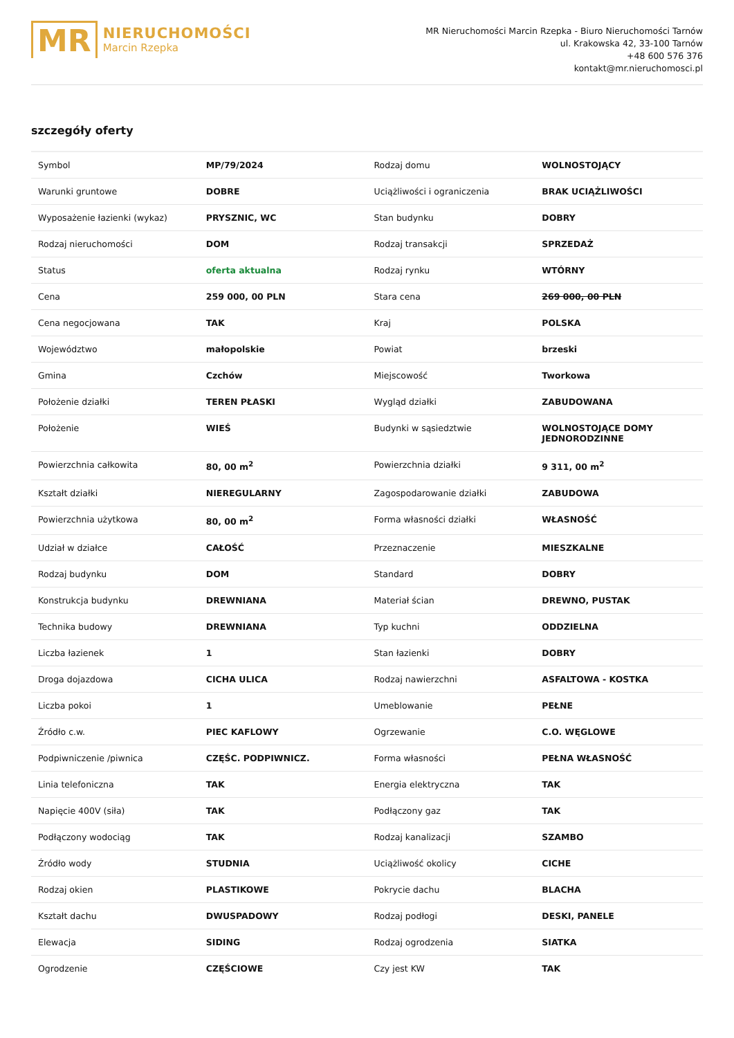MR
NIERUCHOMOŚCI
Marcin Rzepka
MR Nieruchomości Marcin Rzepka - Biuro Nieruchomości Tarnów
ul. Krakowska 42, 33-100 Tarnów
+48 600 576 376
kontakt@mr.nieruchomosci.pl
szczegóły oferty
| Symbol | MP/79/2024 | Rodzaj domu | WOLNOSTOJĄCY |
| Warunki gruntowe | DOBRE | Uciążliwości i ograniczenia | BRAK UCIĄŻLIWOŚCI |
| Wyposażenie łazienki (wykaz) | PRYSZNIC, WC | Stan budynku | DOBRY |
| Rodzaj nieruchomości | DOM | Rodzaj transakcji | SPRZEDAŻ |
| Status | oferta aktualna | Rodzaj rynku | WTÓRNY |
| Cena | 259 000, 00 PLN | Stara cena | 269 000, 00 PLN |
| Cena negocjowana | TAK | Kraj | POLSKA |
| Województwo | małopolskie | Powiat | brzeski |
| Gmina | Czchów | Miejscowość | Tworkowa |
| Położenie działki | TEREN PŁASKI | Wygląd działki | ZABUDOWANA |
| Położenie | WIEŚ | Budynki w sąsiedztwie | WOLNOSTOJĄCE DOMY JEDNORODZINNE |
| Powierzchnia całkowita | 80, 00 m<sup>2</sup> | Powierzchnia działki | 9 311, 00 m<sup>2</sup> |
| Kształt działki | NIEREGULARNY | Zagospodarowanie działki | ZABUDOWA |
| Powierzchnia użytkowa | 80, 00 m<sup>2</sup> | Forma własności działki | WŁASNOŚĆ |
| Udział w działce | CAŁOŚĆ | Przeznaczenie | MIESZKALNE |
| Rodzaj budynku | DOM | Standard | DOBRY |
| Konstrukcja budynku | DREWNIANA | Materiał ścian | DREWNO, PUSTAK |
| Technika budowy | DREWNIANA | Typ kuchni | ODDZIELNA |
| Liczba łazienek | 1 | Stan łazienki | DOBRY |
| Droga dojazdowa | CICHA ULICA | Rodzaj nawierzchni | ASFALTOWA - KOSTKA |
| Liczba pokoi | 1 | Umeblowanie | PEŁNE |
| Źródło c.w. | PIEC KAFLOWY | Ogrzewanie | C.O. WĘGLOWE |
| Podpiwniczenie /piwnica | CZĘŚC. PODPIWNICZ. | Forma własności | PEŁNA WŁASNOŚĆ |
| Linia telefoniczna | TAK | Energia elektryczna | TAK |
| Napięcie 400V (siła) | TAK | Podłączony gaz | TAK |
| Podłączony wodociąg | TAK | Rodzaj kanalizacji | SZAMBO |
| Źródło wody | STUDNIA | Uciążliwość okolicy | CICHE |
| Rodzaj okien | PLASTIKOWE | Pokrycie dachu | BLACHA |
| Kształt dachu | DWUSPADOWY | Rodzaj podłogi | DESKI, PANELE |
| Elewacja | SIDING | Rodzaj ogrodzenia | SIATKA |
| Ogrodzenie | CZĘŚCIOWE | Czy jest KW | TAK |